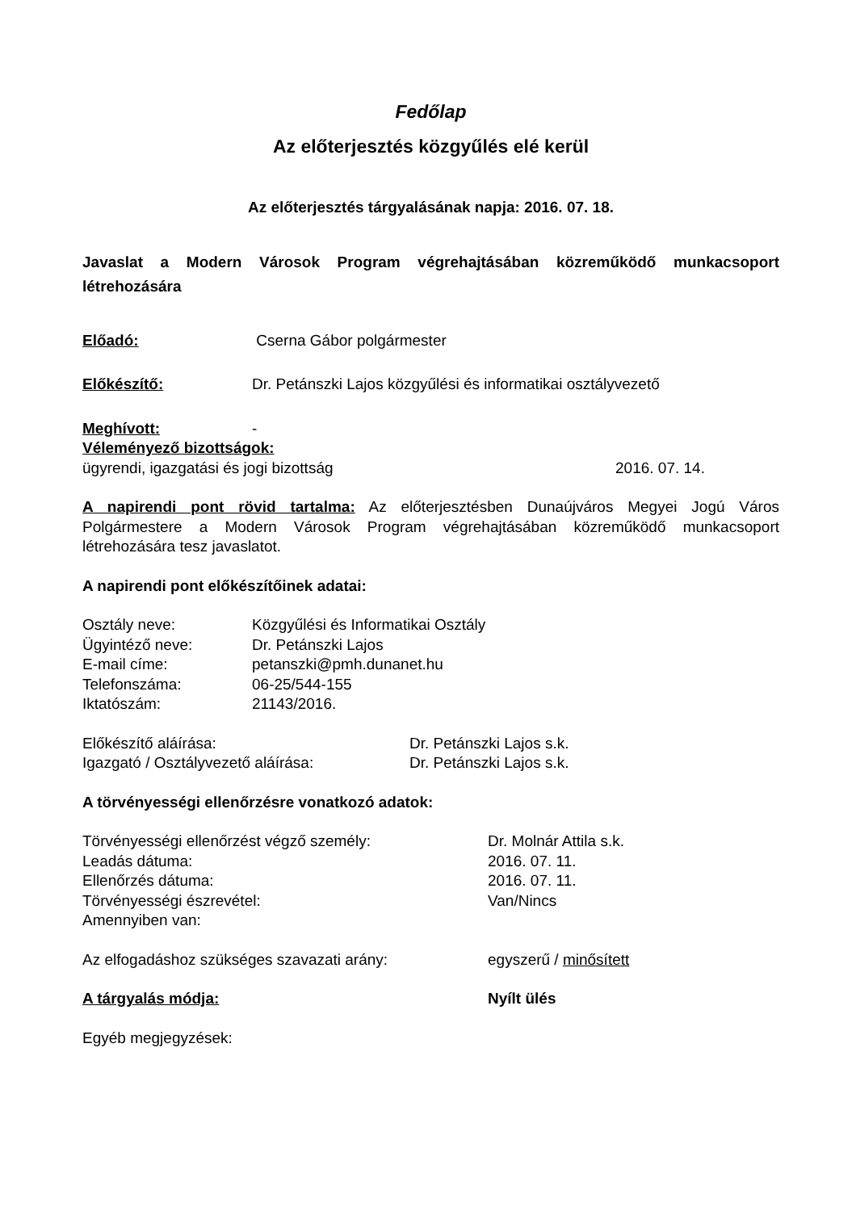Fedőlap
Az előterjesztés közgyűlés elé kerül
Az előterjesztés tárgyalásának napja: 2016. 07. 18.
Javaslat a Modern Városok Program végrehajtásában közreműködő munkacsoport létrehozására
Előadó: Cserna Gábor polgármester
Előkészítő: Dr. Petánszki Lajos közgyűlési és informatikai osztályvezető
Meghívott: -
Véleményező bizottságok:
ügyrendi, igazgatási és jogi bizottság 2016. 07. 14.
A napirendi pont rövid tartalma: Az előterjesztésben Dunaújváros Megyei Jogú Város Polgármestere a Modern Városok Program végrehajtásában közreműködő munkacsoport létrehozására tesz javaslatot.
A napirendi pont előkészítőinek adatai:
Osztály neve: Közgyűlési és Informatikai Osztály
Ügyintéző neve: Dr. Petánszki Lajos
E-mail címe: petanszki@pmh.dunanet.hu
Telefonszáma: 06-25/544-155
Iktatószám: 21143/2016.
Előkészítő aláírása: Dr. Petánszki Lajos s.k.
Igazgató / Osztályvezető aláírása: Dr. Petánszki Lajos s.k.
A törvényességi ellenőrzésre vonatkozó adatok:
Törvényességi ellenőrzést végző személy: Dr. Molnár Attila s.k.
Leadás dátuma: 2016. 07. 11.
Ellenőrzés dátuma: 2016. 07. 11.
Törvényességi észrevétel: Van/Nincs
Amennyiben van:
Az elfogadáshoz szükséges szavazati arány: egyszerű / minősített
A tárgyalás módja: Nyílt ülés
Egyéb megjegyzések: